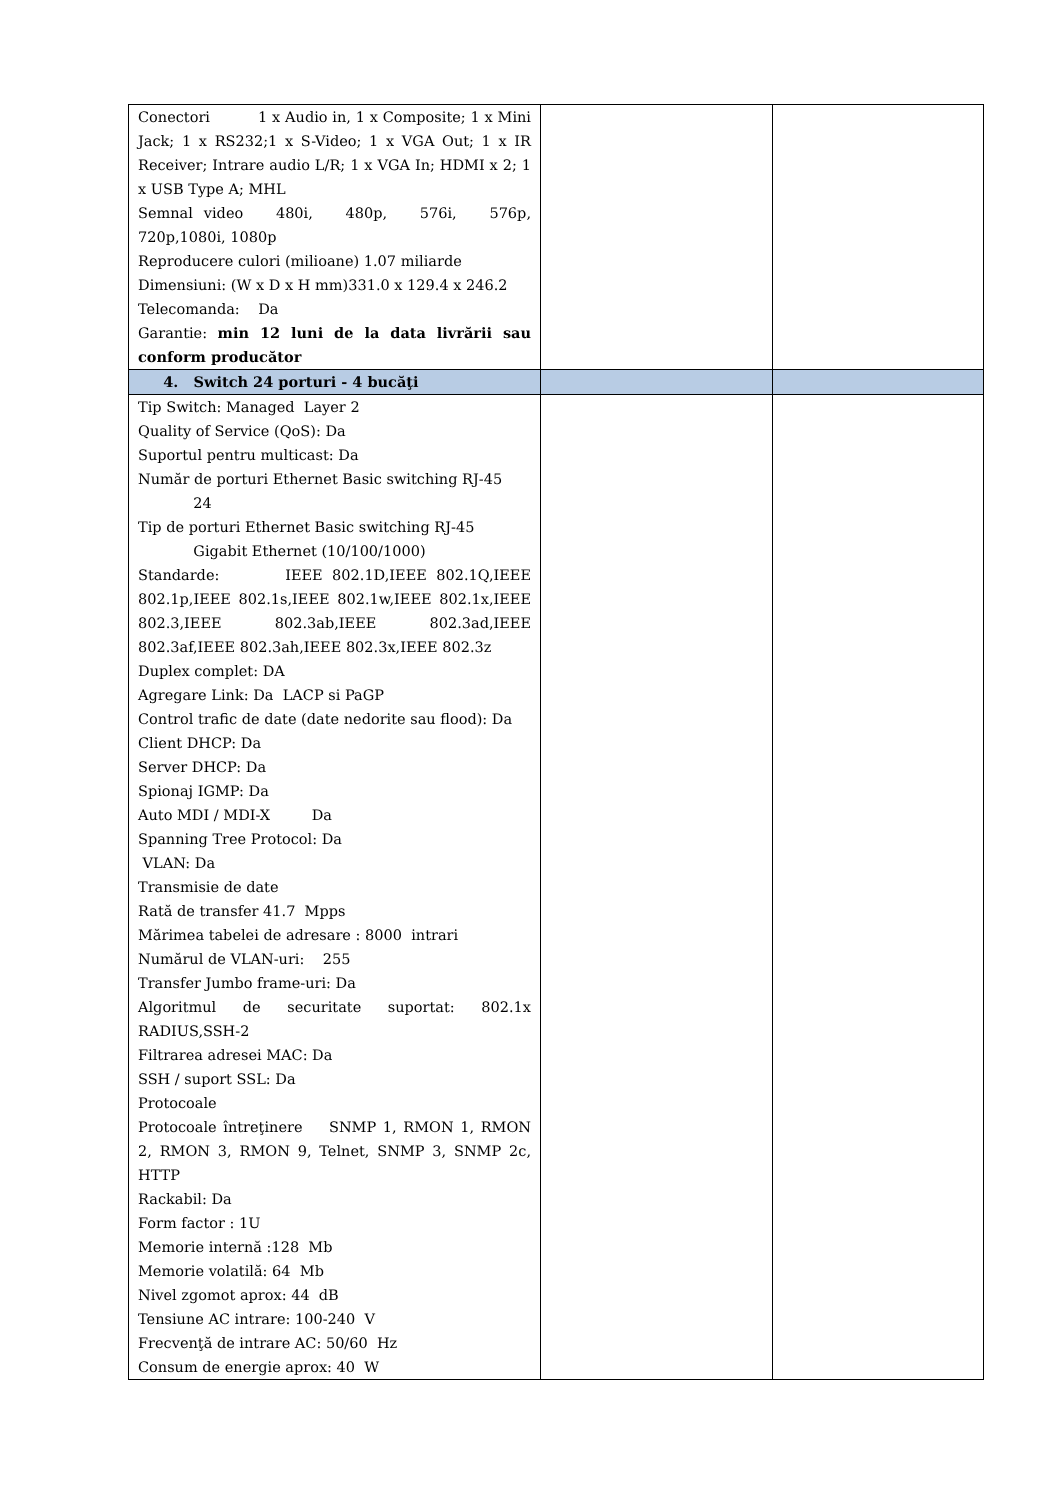| Conectori 1 x Audio in, 1 x Composite; 1 x Mini Jack; 1 x RS232;1 x S-Video; 1 x VGA Out; 1 x IR Receiver; Intrare audio L/R; 1 x VGA In; HDMI x 2; 1 x USB Type A; MHL Semnal video 480i, 480p, 576i, 576p, 720p,1080i, 1080p Reproducere culori (milioane) 1.07 miliarde Dimensiuni: (W x D x H mm)331.0 x 129.4 x 246.2 Telecomanda: Da Garantie: min 12 luni de la data livrării sau conform producător | | |
| 4. Switch 24 porturi - 4 bucăţi | | |
| Tip Switch: Managed Layer 2 Quality of Service (QoS): Da Suportul pentru multicast: Da Număr de porturi Ethernet Basic switching RJ-45 24 Tip de porturi Ethernet Basic switching RJ-45 Gigabit Ethernet (10/100/1000) Standarde: IEEE 802.1D,IEEE 802.1Q,IEEE 802.1p,IEEE 802.1s,IEEE 802.1w,IEEE 802.1x,IEEE 802.3,IEEE 802.3ab,IEEE 802.3ad,IEEE 802.3af,IEEE 802.3ah,IEEE 802.3x,IEEE 802.3z Duplex complet: DA Agregare Link: Da LACP si PaGP Control trafic de date (date nedorite sau flood): Da Client DHCP: Da Server DHCP: Da Spionaj IGMP: Da Auto MDI / MDI-X Da Spanning Tree Protocol: Da VLAN: Da Transmisie de date Rată de transfer 41.7 Mpps Mărimea tabelei de adresare : 8000 intrari Numărul de VLAN-uri: 255 Transfer Jumbo frame-uri: Da Algoritmul de securitate suportat: 802.1x RADIUS,SSH-2 Filtrarea adresei MAC: Da SSH / suport SSL: Da Protocoale Protocoale întreţinere SNMP 1, RMON 1, RMON 2, RMON 3, RMON 9, Telnet, SNMP 3, SNMP 2c, HTTP Rackabil: Da Form factor : 1U Memorie internă :128 Mb Memorie volatilă: 64 Mb Nivel zgomot aprox: 44 dB Tensiune AC intrare: 100-240 V Frecvenţă de intrare AC: 50/60 Hz Consum de energie aprox: 40 W | | |